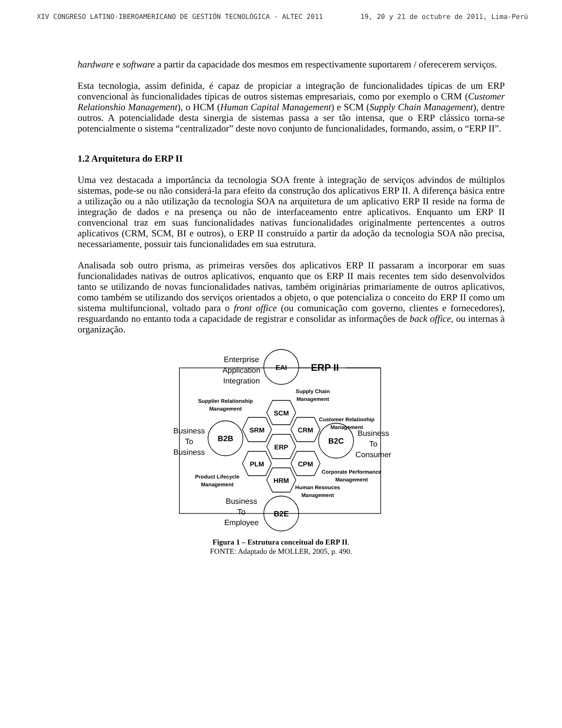XIV CONGRESO LATINO-IBEROAMERICANO DE GESTIÓN TECNOLÓGICA - ALTEC 2011 19, 20 y 21 de octubre de 2011, Lima-Perú
hardware e software a partir da capacidade dos mesmos em respectivamente suportarem / oferecerem serviços.
Esta tecnologia, assim definida, é capaz de propiciar a integração de funcionalidades típicas de um ERP convencional às funcionalidades típicas de outros sistemas empresariais, como por exemplo o CRM (Customer Relationshio Management), o HCM (Human Capital Management) e SCM (Supply Chain Management), dentre outros. A potencialidade desta sinergia de sistemas passa a ser tão intensa, que o ERP clássico torna-se potencialmente o sistema “centralizador” deste novo conjunto de funcionalidades, formando, assim, o “ERP II”.
1.2 Arquitetura do ERP II
Uma vez destacada a importância da tecnologia SOA frente à integração de serviços advindos de múltiplos sistemas, pode-se ou não considerá-la para efeito da construção dos aplicativos ERP II. A diferença básica entre a utilização ou a não utilização da tecnologia SOA na arquitetura de um aplicativo ERP II reside na forma de integração de dados e na presença ou não de interfaceamento entre aplicativos. Enquanto um ERP II convencional traz em suas funcionalidades nativas funcionalidades originalmente pertencentes a outros aplicativos (CRM, SCM, BI e outros), o ERP II construído a partir da adoção da tecnologia SOA não precisa, necessariamente, possuir tais funcionalidades em sua estrutura.
Analisada sob outro prisma, as primeiras versões dos aplicativos ERP II passaram a incorporar em suas funcionalidades nativas de outros aplicativos, enquanto que os ERP II mais recentes tem sido desenvolvidos tanto se utilizando de novas funcionalidades nativas, também originárias primariamente de outros aplicativos, como também se utilizando dos serviços orientados a objeto, o que potencializa o conceito do ERP II como um sistema multifuncional, voltado para o front office (ou comunicação com governo, clientes e fornecedores), resguardando no entanto toda a capacidade de registrar e consolidar as informações de back office, ou internas à organização.
EAI
SCM
SRM
CRM
ERP
PLM
CPM
HRM
B2B
B2C
B2E
ERP II
Enterprise
Application
Integration
Business
To
Business
Business
To
Consumer
Business
To
Employee
Supplier Relationship
Management
Supply Chain
Management
Customer Relationhip
Management
Product Lifecycle
Management
Corporate Performance
Management
Human Resouces
Management
Figura 1 – Estrutura conceitual do ERP II.
FONTE: Adaptado de MOLLER, 2005, p. 490.